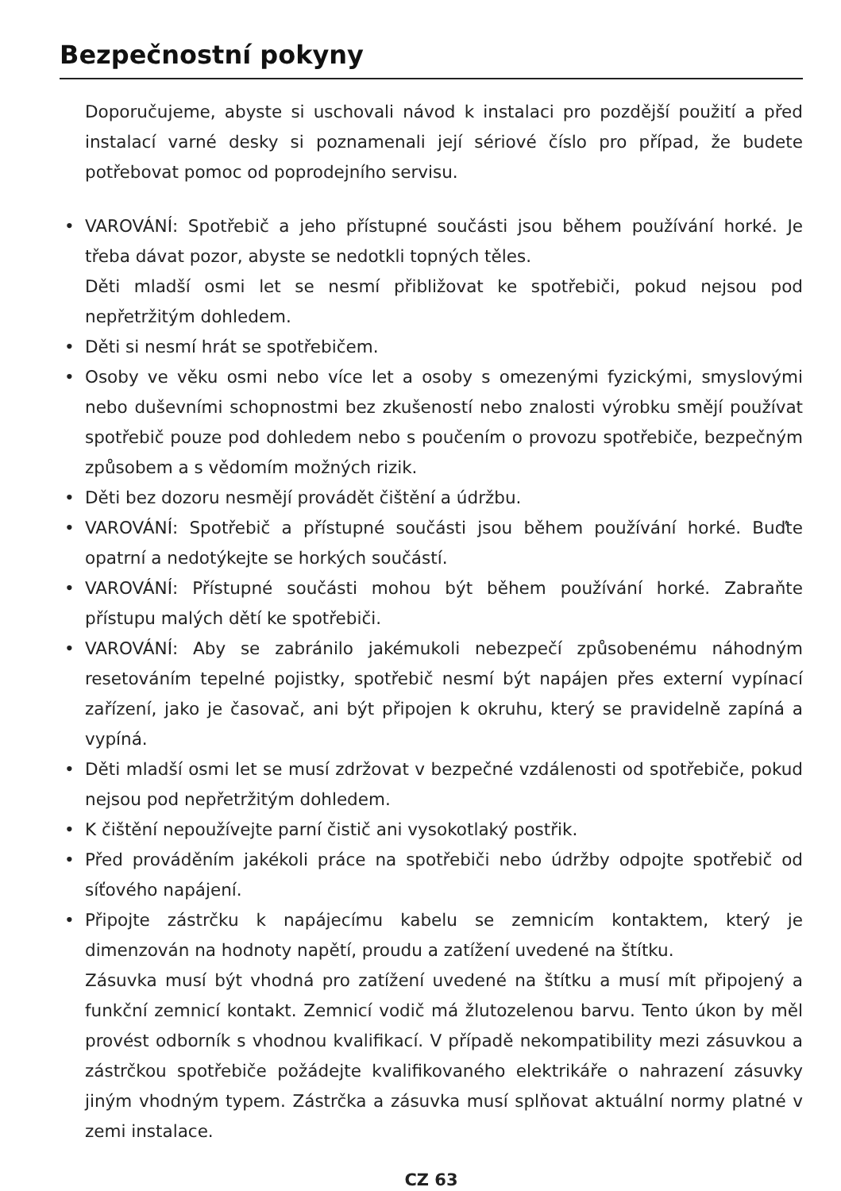Bezpečnostní pokyny
Doporučujeme, abyste si uschovali návod k instalaci pro pozdější použití a před instalací varné desky si poznamenali její sériové číslo pro případ, že budete potřebovat pomoc od poprodejního servisu.
• VAROVÁNÍ: Spotřebič a jeho přístupné součásti jsou během používání horké. Je třeba dávat pozor, abyste se nedotkli topných těles.
Děti mladší osmi let se nesmí přibližovat ke spotřebiči, pokud nejsou pod nepřetržitým dohledem.
• Děti si nesmí hrát se spotřebičem.
• Osoby ve věku osmi nebo více let a osoby s omezenými fyzickými, smyslovými nebo duševními schopnostmi bez zkušeností nebo znalosti výrobku smějí používat spotřebič pouze pod dohledem nebo s poučením o provozu spotřebiče, bezpečným způsobem a s vědomím možných rizik.
• Děti bez dozoru nesmějí provádět čištění a údržbu.
• VAROVÁNÍ: Spotřebič a přístupné součásti jsou během používání horké. Buďte opatrní a nedotýkejte se horkých součástí.
• VAROVÁNÍ: Přístupné součásti mohou být během používání horké. Zabraňte přístupu malých dětí ke spotřebiči.
• VAROVÁNÍ: Aby se zabránilo jakémukoli nebezpečí způsobenému náhodným resetováním tepelné pojistky, spotřebič nesmí být napájen přes externí vypínací zařízení, jako je časovač, ani být připojen k okruhu, který se pravidelně zapíná a vypíná.
• Děti mladší osmi let se musí zdržovat v bezpečné vzdálenosti od spotřebiče, pokud nejsou pod nepřetržitým dohledem.
• K čištění nepoužívejte parní čistič ani vysokotlaký postřik.
• Před prováděním jakékoli práce na spotřebiči nebo údržby odpojte spotřebič od síťového napájení.
• Připojte zástrčku k napájecímu kabelu se zemnicím kontaktem, který je dimenzován na hodnoty napětí, proudu a zatížení uvedené na štítku.
Zásuvka musí být vhodná pro zatížení uvedené na štítku a musí mít připojený a funkční zemnicí kontakt. Zemnicí vodič má žlutozelenou barvu. Tento úkon by měl provést odborník s vhodnou kvalifikací. V případě nekompatibility mezi zásuvkou a zástrčkou spotřebiče požádejte kvalifikovaného elektrikáře o nahrazení zásuvky jiným vhodným typem. Zástrčka a zásuvka musí splňovat aktuální normy platné v zemi instalace.
CZ 63